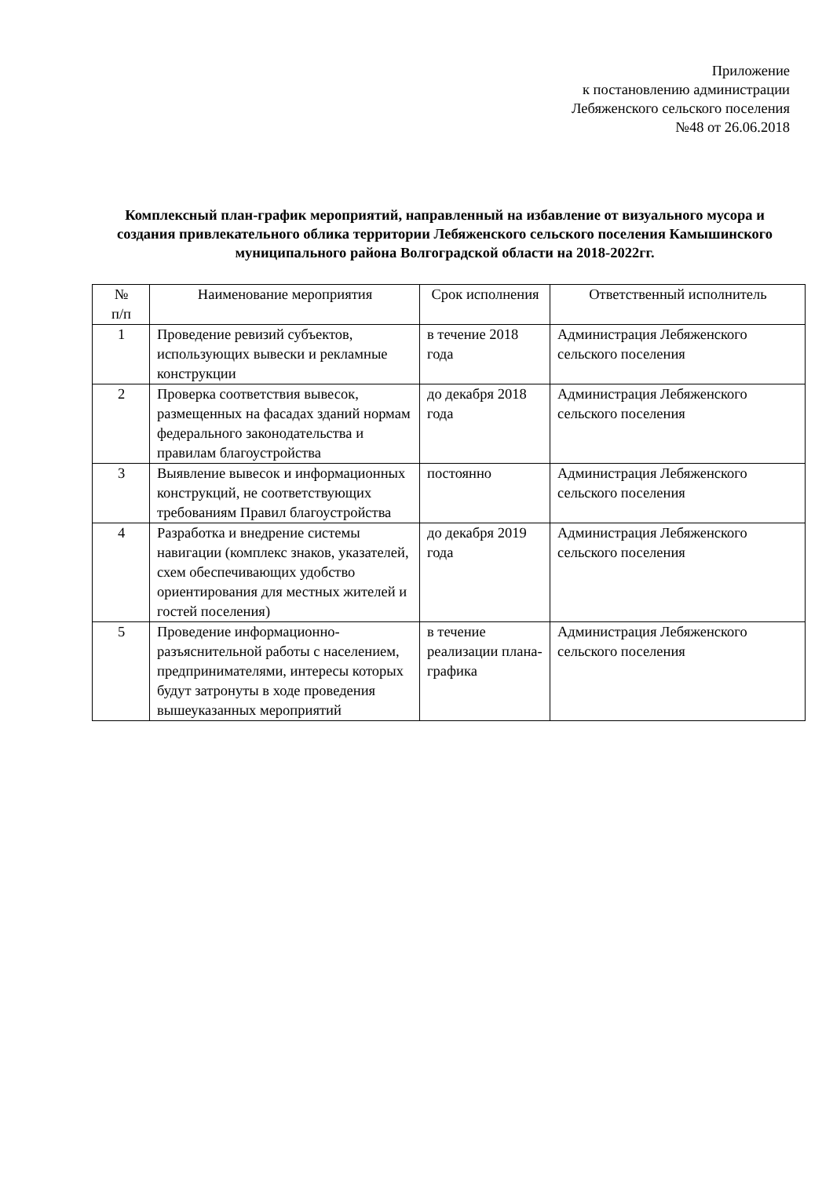Приложение
к постановлению администрации
Лебяженского сельского поселения
№48 от 26.06.2018
Комплексный план-график мероприятий, направленный на избавление от визуального мусора и создания привлекательного облика территории Лебяженского сельского поселения Камышинского муниципального района Волгоградской области на 2018-2022гг.
| № п/п | Наименование мероприятия | Срок исполнения | Ответственный исполнитель |
| --- | --- | --- | --- |
| 1 | Проведение ревизий субъектов, использующих вывески и рекламные конструкции | в течение 2018 года | Администрация Лебяженского сельского поселения |
| 2 | Проверка соответствия вывесок, размещенных на фасадах зданий нормам федерального законодательства и правилам благоустройства | до декабря 2018 года | Администрация Лебяженского сельского поселения |
| 3 | Выявление вывесок и информационных конструкций, не соответствующих требованиям Правил благоустройства | постоянно | Администрация Лебяженского сельского поселения |
| 4 | Разработка и внедрение системы навигации (комплекс знаков, указателей, схем обеспечивающих удобство ориентирования для местных жителей и гостей поселения) | до декабря 2019 года | Администрация Лебяженского сельского поселения |
| 5 | Проведение информационно-разъяснительной работы с населением, предпринимателями, интересы которых будут затронуты в ходе проведения вышеуказанных мероприятий | в течение реализации плана-графика | Администрация Лебяженского сельского поселения |